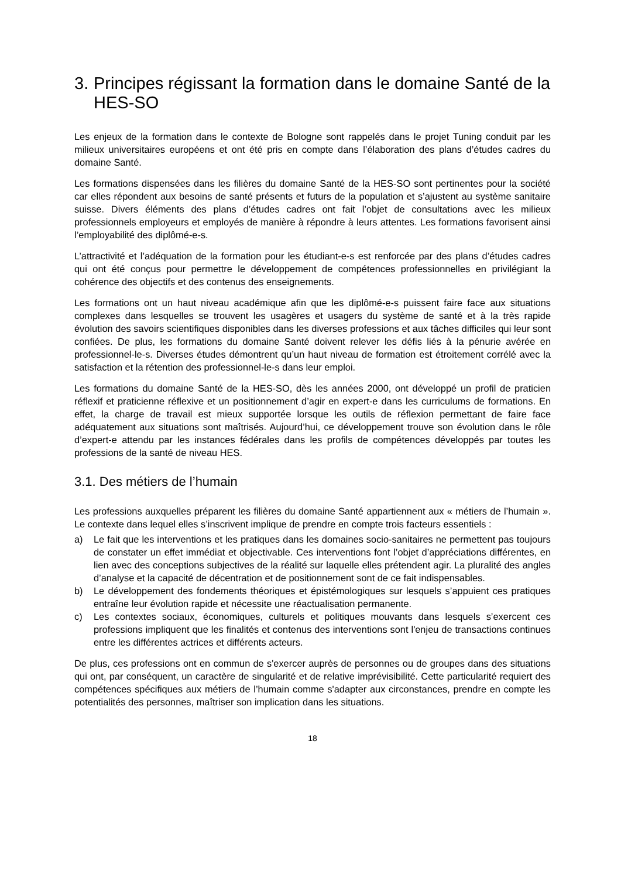3. Principes régissant la formation dans le domaine Santé de la HES-SO
Les enjeux de la formation dans le contexte de Bologne sont rappelés dans le projet Tuning conduit par les milieux universitaires européens et ont été pris en compte dans l’élaboration des plans d’études cadres du domaine Santé.
Les formations dispensées dans les filières du domaine Santé de la HES-SO sont pertinentes pour la société car elles répondent aux besoins de santé présents et futurs de la population et s’ajustent au système sanitaire suisse. Divers éléments des plans d’études cadres ont fait l’objet de consultations avec les milieux professionnels employeurs et employés de manière à répondre à leurs attentes. Les formations favorisent ainsi l’employabilité des diplômé-e-s.
L’attractivité et l’adéquation de la formation pour les étudiant-e-s est renforcée par des plans d’études cadres qui ont été conçus pour permettre le développement de compétences professionnelles en privilégiant la cohérence des objectifs et des contenus des enseignements.
Les formations ont un haut niveau académique afin que les diplômé-e-s puissent faire face aux situations complexes dans lesquelles se trouvent les usagères et usagers du système de santé et à la très rapide évolution des savoirs scientifiques disponibles dans les diverses professions et aux tâches difficiles qui leur sont confiées. De plus, les formations du domaine Santé doivent relever les défis liés à la pénurie avérée en professionnel-le-s. Diverses études démontrent qu’un haut niveau de formation est étroitement corrélé avec la satisfaction et la rétention des professionnel-le-s dans leur emploi.
Les formations du domaine Santé de la HES-SO, dès les années 2000, ont développé un profil de praticien réflexif et praticienne réflexive et un positionnement d’agir en expert-e dans les curriculums de formations. En effet, la charge de travail est mieux supportée lorsque les outils de réflexion permettant de faire face adéquatement aux situations sont maîtrisés. Aujourd’hui, ce développement trouve son évolution dans le rôle d’expert-e attendu par les instances fédérales dans les profils de compétences développés par toutes les professions de la santé de niveau HES.
3.1. Des métiers de l’humain
Les professions auxquelles préparent les filières du domaine Santé appartiennent aux « métiers de l’humain ». Le contexte dans lequel elles s’inscrivent implique de prendre en compte trois facteurs essentiels :
a) Le fait que les interventions et les pratiques dans les domaines socio-sanitaires ne permettent pas toujours de constater un effet immédiat et objectivable. Ces interventions font l’objet d’appréciations différentes, en lien avec des conceptions subjectives de la réalité sur laquelle elles prétendent agir. La pluralité des angles d’analyse et la capacité de décentration et de positionnement sont de ce fait indispensables.
b) Le développement des fondements théoriques et épistémologiques sur lesquels s’appuient ces pratiques entraîne leur évolution rapide et nécessite une réactualisation permanente.
c) Les contextes sociaux, économiques, culturels et politiques mouvants dans lesquels s’exercent ces professions impliquent que les finalités et contenus des interventions sont l'enjeu de transactions continues entre les différentes actrices et différents acteurs.
De plus, ces professions ont en commun de s'exercer auprès de personnes ou de groupes dans des situations qui ont, par conséquent, un caractère de singularité et de relative imprévisibilité. Cette particularité requiert des compétences spécifiques aux métiers de l’humain comme s'adapter aux circonstances, prendre en compte les potentialités des personnes, maîtriser son implication dans les situations.
18